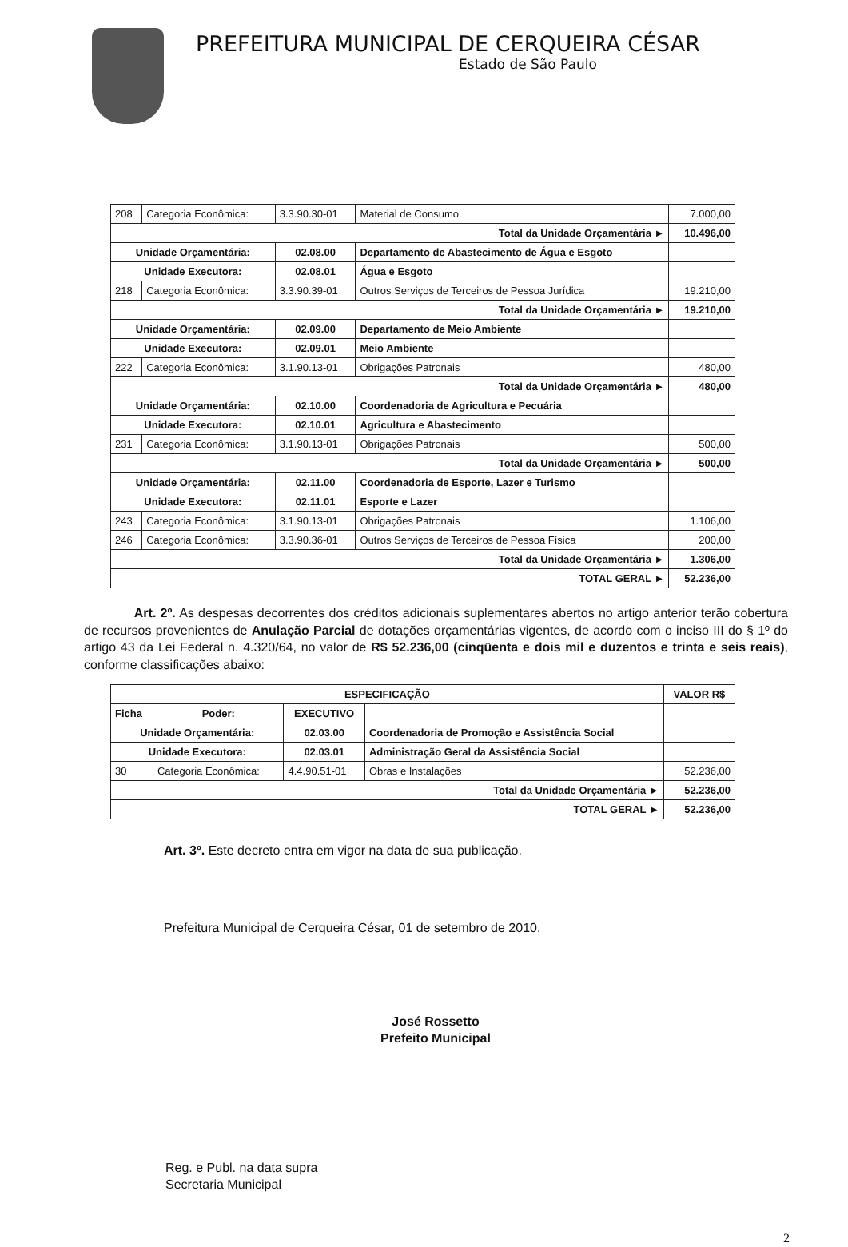PREFEITURA MUNICIPAL DE CERQUEIRA CÉSAR
Estado de São Paulo
| 208 | Categoria Econômica: | 3.3.90.30-01 | Material de Consumo | 7.000,00 |
| Total da Unidade Orçamentária ► | | | | 10.496,00 |
| Unidade Orçamentária: | | 02.08.00 | Departamento de Abastecimento de Água e Esgoto | |
| Unidade Executora: | | 02.08.01 | Água e Esgoto | |
| 218 | Categoria Econômica: | 3.3.90.39-01 | Outros Serviços de Terceiros de Pessoa Jurídica | 19.210,00 |
| Total da Unidade Orçamentária ► | | | | 19.210,00 |
| Unidade Orçamentária: | | 02.09.00 | Departamento de Meio Ambiente | |
| Unidade Executora: | | 02.09.01 | Meio Ambiente | |
| 222 | Categoria Econômica: | 3.1.90.13-01 | Obrigações Patronais | 480,00 |
| Total da Unidade Orçamentária ► | | | | 480,00 |
| Unidade Orçamentária: | | 02.10.00 | Coordenadoria de Agricultura e Pecuária | |
| Unidade Executora: | | 02.10.01 | Agricultura e Abastecimento | |
| 231 | Categoria Econômica: | 3.1.90.13-01 | Obrigações Patronais | 500,00 |
| Total da Unidade Orçamentária ► | | | | 500,00 |
| Unidade Orçamentária: | | 02.11.00 | Coordenadoria de Esporte, Lazer e Turismo | |
| Unidade Executora: | | 02.11.01 | Esporte e Lazer | |
| 243 | Categoria Econômica: | 3.1.90.13-01 | Obrigações Patronais | 1.106,00 |
| 246 | Categoria Econômica: | 3.3.90.36-01 | Outros Serviços de Terceiros de Pessoa Física | 200,00 |
| Total da Unidade Orçamentária ► | | | | 1.306,00 |
| TOTAL GERAL ► | | | | 52.236,00 |
Art. 2º. As despesas decorrentes dos créditos adicionais suplementares abertos no artigo anterior terão cobertura de recursos provenientes de Anulação Parcial de dotações orçamentárias vigentes, de acordo com o inciso III do § 1º do artigo 43 da Lei Federal n. 4.320/64, no valor de R$ 52.236,00 (cinqüenta e dois mil e duzentos e trinta e seis reais), conforme classificações abaixo:
| ESPECIFICAÇÃO | | | | VALOR R$ |
| --- | --- | --- | --- | --- |
| Ficha | Poder: | EXECUTIVO | | |
| Unidade Orçamentária: | | 02.03.00 | Coordenadoria de Promoção e Assistência Social | |
| Unidade Executora: | | 02.03.01 | Administração Geral da Assistência Social | |
| 30 | Categoria Econômica: | 4.4.90.51-01 | Obras e Instalações | 52.236,00 |
| Total da Unidade Orçamentária ► | | | | 52.236,00 |
| TOTAL GERAL ► | | | | 52.236,00 |
Art. 3º. Este decreto entra em vigor na data de sua publicação.
Prefeitura Municipal de Cerqueira César, 01 de setembro de 2010.
José Rossetto
Prefeito Municipal
Reg. e Publ. na data supra
Secretaria Municipal
2